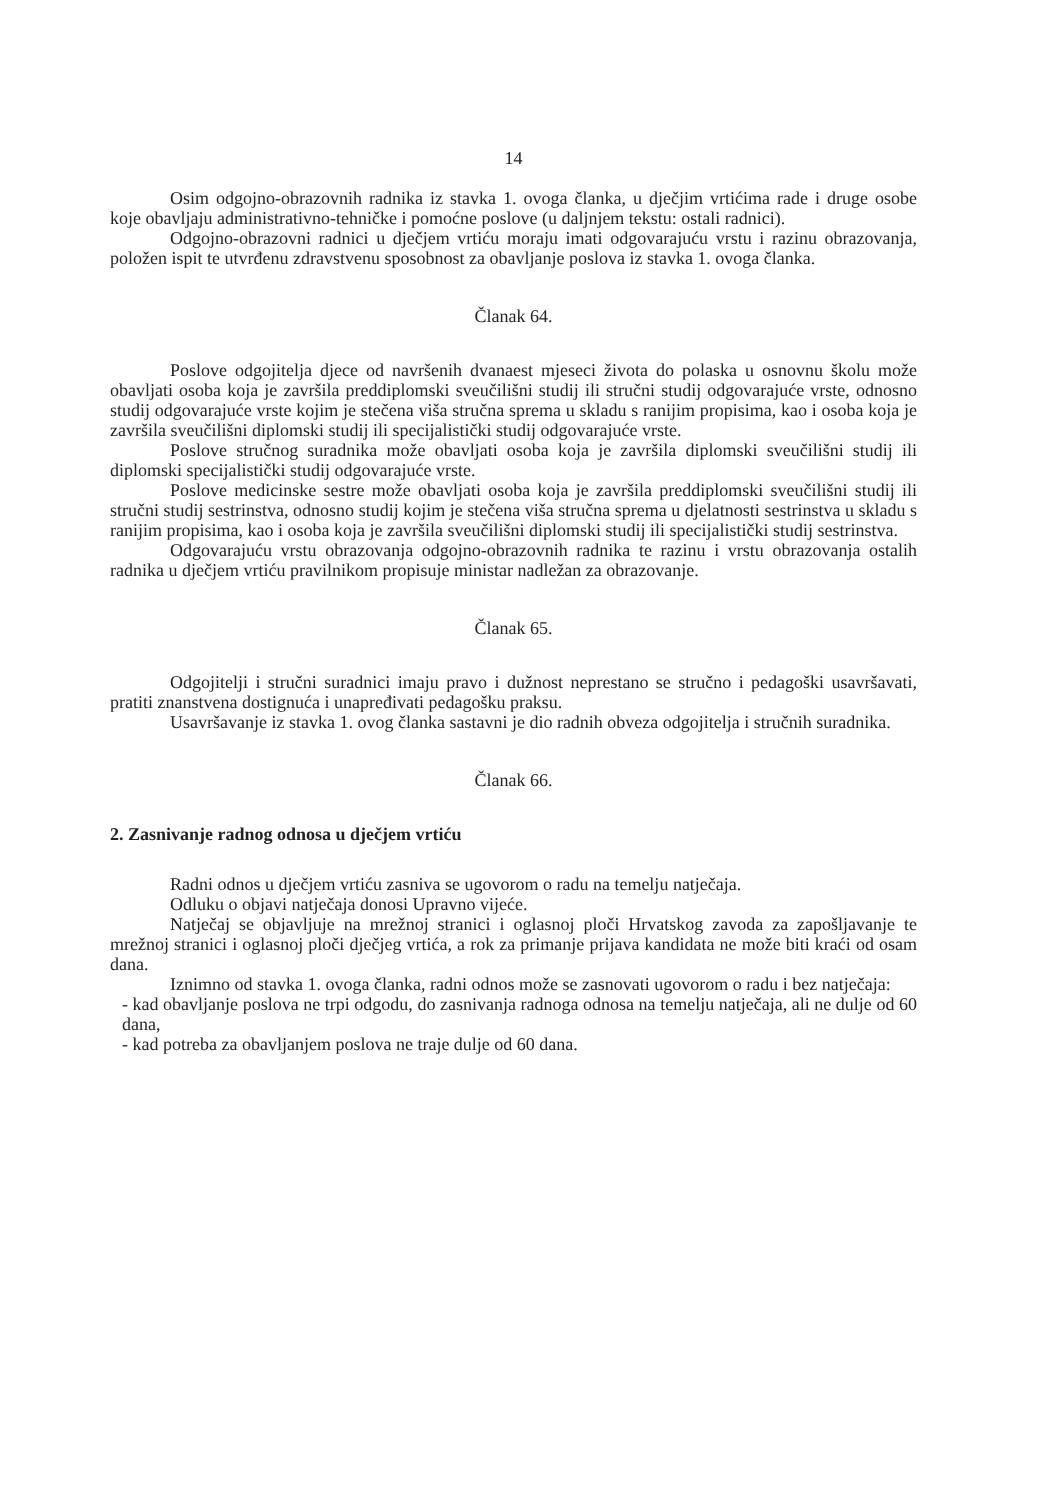14
Osim odgojno-obrazovnih radnika iz stavka 1. ovoga članka, u dječjim vrtićima rade i druge osobe koje obavljaju administrativno-tehničke i pomoćne poslove (u daljnjem tekstu: ostali radnici).
Odgojno-obrazovni radnici u dječjem vrtiću moraju imati odgovarajuću vrstu i razinu obrazovanja, položen ispit te utvrđenu zdravstvenu sposobnost za obavljanje poslova iz stavka 1. ovoga članka.
Članak 64.
Poslove odgojitelja djece od navršenih dvanaest mjeseci života do polaska u osnovnu školu može obavljati osoba koja je završila preddiplomski sveučilišni studij ili stručni studij odgovarajuće vrste, odnosno studij odgovarajuće vrste kojim je stečena viša stručna sprema u skladu s ranijim propisima, kao i osoba koja je završila sveučilišni diplomski studij ili specijalistički studij odgovarajuće vrste.
Poslove stručnog suradnika može obavljati osoba koja je završila diplomski sveučilišni studij ili diplomski specijalistički studij odgovarajuće vrste.
Poslove medicinske sestre može obavljati osoba koja je završila preddiplomski sveučilišni studij ili stručni studij sestrinstva, odnosno studij kojim je stečena viša stručna sprema u djelatnosti sestrinstva u skladu s ranijim propisima, kao i osoba koja je završila sveučilišni diplomski studij ili specijalistički studij sestrinstva.
Odgovarajuću vrstu obrazovanja odgojno-obrazovnih radnika te razinu i vrstu obrazovanja ostalih radnika u dječjem vrtiću pravilnikom propisuje ministar nadležan za obrazovanje.
Članak 65.
Odgojitelji i stručni suradnici imaju pravo i dužnost neprestano se stručno i pedagoški usavršavati, pratiti znanstvena dostignuća i unapređivati pedagošku praksu.
Usavršavanje iz stavka 1. ovog članka sastavni je dio radnih obveza odgojitelja i stručnih suradnika.
Članak 66.
2. Zasnivanje radnog odnosa u dječjem vrtiću
Radni odnos u dječjem vrtiću zasniva se ugovorom o radu na temelju natječaja.
Odluku o objavi natječaja donosi Upravno vijeće.
Natječaj se objavljuje na mrežnoj stranici i oglasnoj ploči Hrvatskog zavoda za zapošljavanje te mrežnoj stranici i oglasnoj ploči dječjeg vrtića, a rok za primanje prijava kandidata ne može biti kraći od osam dana.
Iznimno od stavka 1. ovoga članka, radni odnos može se zasnovati ugovorom o radu i bez natječaja:
- kad obavljanje poslova ne trpi odgodu, do zasnivanja radnoga odnosa na temelju natječaja, ali ne dulje od 60 dana,
- kad potreba za obavljanjem poslova ne traje dulje od 60 dana.